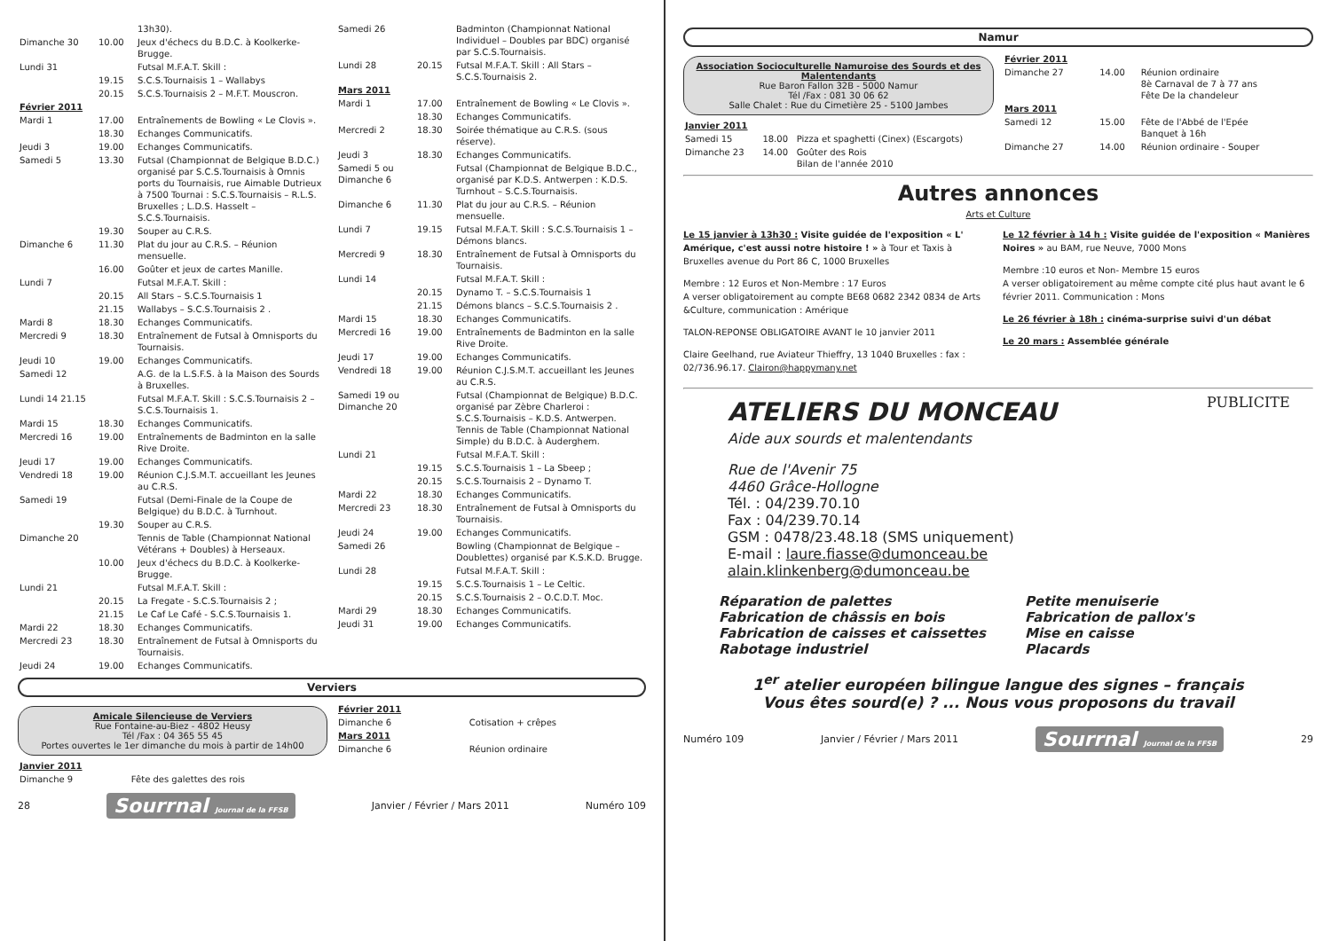| | | 13h30). |
| Dimanche 30 | 10.00 | Jeux d'échecs du B.D.C. à Koolkerke-Brugge. |
| Lundi 31 | | Futsal M.F.A.T. Skill : |
| | 19.15 | S.C.S.Tournaisis 1 – Wallabys |
| | 20.15 | S.C.S.Tournaisis 2 – M.F.T. Mouscron. |
| Février 2011 | | |
| Mardi 1 | 17.00 | Entraînements de Bowling « Le Clovis ». |
| | 18.30 | Echanges Communicatifs. |
| Jeudi 3 | 19.00 | Echanges Communicatifs. |
| Samedi 5 | 13.30 | Futsal (Championnat de Belgique B.D.C.) organisé par S.C.S.Tournaisis à Omnis ports du Tournaisis, rue Aimable Dutrieux à 7500 Tournai : S.C.S.Tournaisis – R.L.S. Bruxelles ; L.D.S. Hasselt – S.C.S.Tournaisis. |
| | 19.30 | Souper au C.R.S. |
| Dimanche 6 | 11.30 | Plat du jour au C.R.S. – Réunion mensuelle. |
| | 16.00 | Goûter et jeux de cartes Manille. |
| Lundi 7 | | Futsal M.F.A.T. Skill : |
| | 20.15 | All Stars – S.C.S.Tournaisis 1 |
| | 21.15 | Wallabys – S.C.S.Tournaisis 2 . |
| Mardi 8 | 18.30 | Echanges Communicatifs. |
| Mercredi 9 | 18.30 | Entraînement de Futsal à Omnisports du Tournaisis. |
| Jeudi 10 | 19.00 | Echanges Communicatifs. |
| Samedi 12 | | A.G. de la L.S.F.S. à la Maison des Sourds à Bruxelles. |
| Lundi 14 21.15 | | Futsal M.F.A.T. Skill : S.C.S.Tournaisis 2 – S.C.S.Tournaisis 1. |
| Mardi 15 | 18.30 | Echanges Communicatifs. |
| Mercredi 16 | 19.00 | Entraînements de Badminton en la salle Rive Droite. |
| Jeudi 17 | 19.00 | Echanges Communicatifs. |
| Vendredi 18 | 19.00 | Réunion C.J.S.M.T. accueillant les Jeunes au C.R.S. |
| Samedi 19 | | Futsal (Demi-Finale de la Coupe de Belgique) du B.D.C. à Turnhout. |
| | 19.30 | Souper au C.R.S. |
| Dimanche 20 | | Tennis de Table (Championnat National Vétérans + Doubles) à Herseaux. |
| | 10.00 | Jeux d'échecs du B.D.C. à Koolkerke-Brugge. |
| Lundi 21 | | Futsal M.F.A.T. Skill : |
| | 20.15 | La Fregate - S.C.S.Tournaisis 2 ; |
| | 21.15 | Le Caf Le Café - S.C.S.Tournaisis 1. |
| Mardi 22 | 18.30 | Echanges Communicatifs. |
| Mercredi 23 | 18.30 | Entraînement de Futsal à Omnisports du Tournaisis. |
| Jeudi 24 | 19.00 | Echanges Communicatifs. |
| Samedi 26 | | Badminton (Championnat National Individuel – Doubles par BDC) organisé par S.C.S.Tournaisis. |
| Lundi 28 | 20.15 | Futsal M.F.A.T. Skill : All Stars – S.C.S.Tournaisis 2. |
| Mars 2011 | | |
| Mardi 1 | 17.00 | Entraînement de Bowling « Le Clovis ». |
| | 18.30 | Echanges Communicatifs. |
| Mercredi 2 | 18.30 | Soirée thématique au C.R.S. (sous réserve). |
| Jeudi 3 | 18.30 | Echanges Communicatifs. |
| Samedi 5 ou Dimanche 6 | | Futsal (Championnat de Belgique B.D.C., organisé par K.D.S. Antwerpen : K.D.S. Turnhout – S.C.S.Tournaisis. |
| Dimanche 6 | 11.30 | Plat du jour au C.R.S. – Réunion mensuelle. |
| Lundi 7 | 19.15 | Futsal M.F.A.T. Skill : S.C.S.Tournaisis 1 – Démons blancs. |
| Mercredi 9 | 18.30 | Entraînement de Futsal à Omnisports du Tournaisis. |
| Lundi 14 | | Futsal M.F.A.T. Skill : |
| | 20.15 | Dynamo T. – S.C.S.Tournaisis 1 |
| | 21.15 | Démons blancs – S.C.S.Tournaisis 2 . |
| Mardi 15 | 18.30 | Echanges Communicatifs. |
| Mercredi 16 | 19.00 | Entraînements de Badminton en la salle Rive Droite. |
| Jeudi 17 | 19.00 | Echanges Communicatifs. |
| Vendredi 18 | 19.00 | Réunion C.J.S.M.T. accueillant les Jeunes au C.R.S. |
| Samedi 19 ou Dimanche 20 | | Futsal (Championnat de Belgique) B.D.C. organisé par Zèbre Charleroi : S.C.S.Tournaisis – K.D.S. Antwerpen. Tennis de Table (Championnat National Simple) du B.D.C. à Auderghem. |
| Lundi 21 | | Futsal M.F.A.T. Skill : |
| | 19.15 | S.C.S.Tournaisis 1 – La Sbeep ; |
| | 20.15 | S.C.S.Tournaisis 2 – Dynamo T. |
| Mardi 22 | 18.30 | Echanges Communicatifs. |
| Mercredi 23 | 18.30 | Entraînement de Futsal à Omnisports du Tournaisis. |
| Jeudi 24 | 19.00 | Echanges Communicatifs. |
| Samedi 26 | | Bowling (Championnat de Belgique – Doublettes) organisé par K.S.K.D. Brugge. |
| Lundi 28 | | Futsal M.F.A.T. Skill : |
| | 19.15 | S.C.S.Tournaisis 1 – Le Celtic. |
| | 20.15 | S.C.S.Tournaisis 2 – O.C.D.T. Moc. |
| Mardi 29 | 18.30 | Echanges Communicatifs. |
| Jeudi 31 | 19.00 | Echanges Communicatifs. |
Verviers
Amicale Silencieuse de Verviers
Rue Fontaine-au-Biez - 4802 Heusy
Tél /Fax : 04 365 55 45
Portes ouvertes le 1er dimanche du mois à partir de 14h00
| Janvier 2011 | |
| Dimanche 9 | Fête des galettes des rois |
| Février 2011 | |
| Dimanche 6 | Cotisation + crêpes |
| Mars 2011 | |
| Dimanche 6 | Réunion ordinaire |
28 Sourrnal Journal de la FFSB Janvier / Février / Mars 2011 Numéro 109
Namur
Association Socioculturelle Namuroise des Sourds et des Malentendants
Rue Baron Fallon 32B - 5000 Namur
Tél /Fax : 081 30 06 62
Salle Chalet : Rue du Cimetière 25 - 5100 Jambes
| Janvier 2011 | | |
| Samedi 15 | 18.00 | Pizza et spaghetti (Cinex) (Escargots) |
| Dimanche 23 | 14.00 | Goûter des Rois Bilan de l'année 2010 |
| Février 2011 | | |
| Dimanche 27 | 14.00 | Réunion ordinaire 8è Carnaval de 7 à 77 ans Fête De la chandeleur |
| Mars 2011 | | |
| Samedi 12 | 15.00 | Fête de l'Abbé de l'Epée Banquet à 16h |
| Dimanche 27 | 14.00 | Réunion ordinaire - Souper |
Autres annonces
Arts et Culture
Le 15 janvier à 13h30 : Visite guidée de l'exposition « L' Amérique, c'est aussi notre histoire ! » à Tour et Taxis à Bruxelles avenue du Port 86 C, 1000 Bruxelles
Membre : 12 Euros et Non-Membre : 17 Euros
A verser obligatoirement au compte BE68 0682 2342 0834 de Arts &Culture, communication : Amérique
TALON-REPONSE OBLIGATOIRE AVANT le 10 janvier 2011
Claire Geelhand, rue Aviateur Thieffry, 13 1040 Bruxelles : fax : 02/736.96.17. Clairon@happymany.net
Le 12 février à 14 h : Visite guidée de l'exposition « Manières Noires » au BAM, rue Neuve, 7000 Mons
Membre :10 euros et Non- Membre 15 euros
A verser obligatoirement au même compte cité plus haut avant le 6 février 2011. Communication : Mons
Le 26 février à 18h : cinéma-surprise suivi d'un débat
Le 20 mars : Assemblée générale
ATELIERS DU MONCEAU
Aide aux sourds et malentendants
Rue de l'Avenir 75
4460 Grâce-Hollogne
Tél. : 04/239.70.10
Fax : 04/239.70.14
GSM : 0478/23.48.18 (SMS uniquement)
E-mail : laure.fiasse@dumonceau.be
alain.klinkenberg@dumonceau.be
PUBLICITE
Réparation de palettes
Fabrication de châssis en bois
Fabrication de caisses et caissettes
Rabotage industriel
Petite menuiserie
Fabrication de pallox's
Mise en caisse
Placards
1<sup>er</sup> atelier européen bilingue langue des signes – français
Vous êtes sourd(e) ? ... Nous vous proposons du travail
Numéro 109 Janvier / Février / Mars 2011 Sourrnal Journal de la FFSB 29